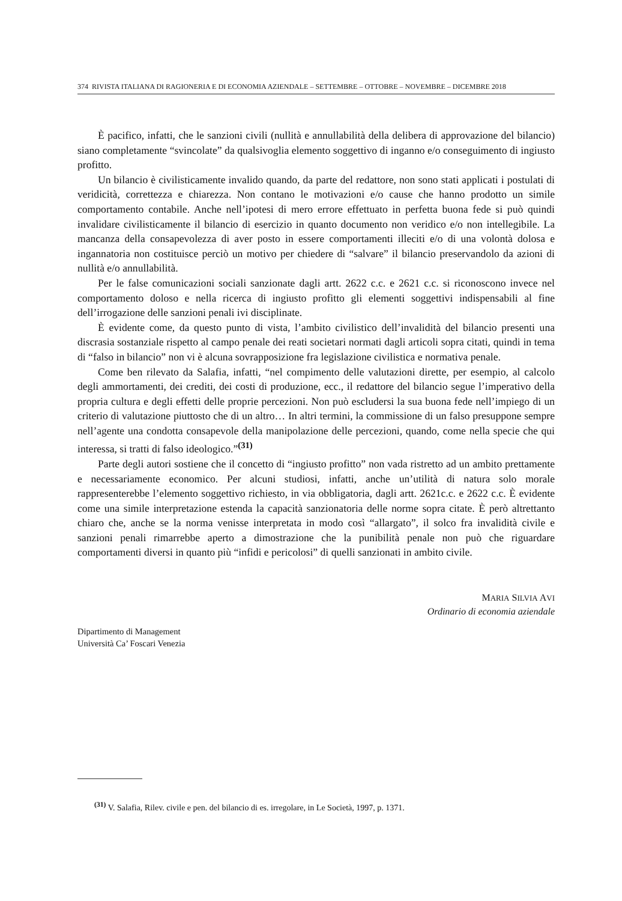374 RIVISTA ITALIANA DI RAGIONERIA E DI ECONOMIA AZIENDALE – SETTEMBRE – OTTOBRE – NOVEMBRE – DICEMBRE 2018
È pacifico, infatti, che le sanzioni civili (nullità e annullabilità della delibera di approvazione del bilancio) siano completamente “svincolate” da qualsivoglia elemento soggettivo di inganno e/o conseguimento di ingiusto profitto.
Un bilancio è civilisticamente invalido quando, da parte del redattore, non sono stati applicati i postulati di veridicità, correttezza e chiarezza. Non contano le motivazioni e/o cause che hanno prodotto un simile comportamento contabile. Anche nell’ipotesi di mero errore effettuato in perfetta buona fede si può quindi invalidare civilisticamente il bilancio di esercizio in quanto documento non veridico e/o non intellegibile. La mancanza della consapevolezza di aver posto in essere comportamenti illeciti e/o di una volontà dolosa e ingannatoria non costituisce perciò un motivo per chiedere di “salvare” il bilancio preservandolo da azioni di nullità e/o annullabilità.
Per le false comunicazioni sociali sanzionate dagli artt. 2622 c.c. e 2621 c.c. si riconoscono invece nel comportamento doloso e nella ricerca di ingiusto profitto gli elementi soggettivi indispensabili al fine dell’irrogazione delle sanzioni penali ivi disciplinate.
È evidente come, da questo punto di vista, l’ambito civilistico dell’invalidità del bilancio presenti una discrasia sostanziale rispetto al campo penale dei reati societari normati dagli articoli sopra citati, quindi in tema di “falso in bilancio” non vi è alcuna sovrapposizione fra legislazione civilistica e normativa penale.
Come ben rilevato da Salafia, infatti, “nel compimento delle valutazioni dirette, per esempio, al calcolo degli ammortamenti, dei crediti, dei costi di produzione, ecc., il redattore del bilancio segue l’imperativo della propria cultura e degli effetti delle proprie percezioni. Non può escludersi la sua buona fede nell’impiego di un criterio di valutazione piuttosto che di un altro… In altri termini, la commissione di un falso presuppone sempre nell’agente una condotta consapevole della manipolazione delle percezioni, quando, come nella specie che qui interessa, si tratti di falso ideologico.”<sup>(31)</sup>
Parte degli autori sostiene che il concetto di “ingiusto profitto” non vada ristretto ad un ambito prettamente e necessariamente economico. Per alcuni studiosi, infatti, anche un’utilità di natura solo morale rappresenterebbe l’elemento soggettivo richiesto, in via obbligatoria, dagli artt. 2621c.c. e 2622 c.c. È evidente come una simile interpretazione estenda la capacità sanzionatoria delle norme sopra citate. È però altrettanto chiaro che, anche se la norma venisse interpretata in modo così “allargato”, il solco fra invalidità civile e sanzioni penali rimarrebbe aperto a dimostrazione che la punibilità penale non può che riguardare comportamenti diversi in quanto più “infidi e pericolosi” di quelli sanzionati in ambito civile.
MARIA SILVIA AVI
Ordinario di economia aziendale
Dipartimento di Management
Università Ca’ Foscari Venezia
<sup>(31)</sup> V. Salafia, Rilev. civile e pen. del bilancio di es. irregolare, in Le Società, 1997, p. 1371.